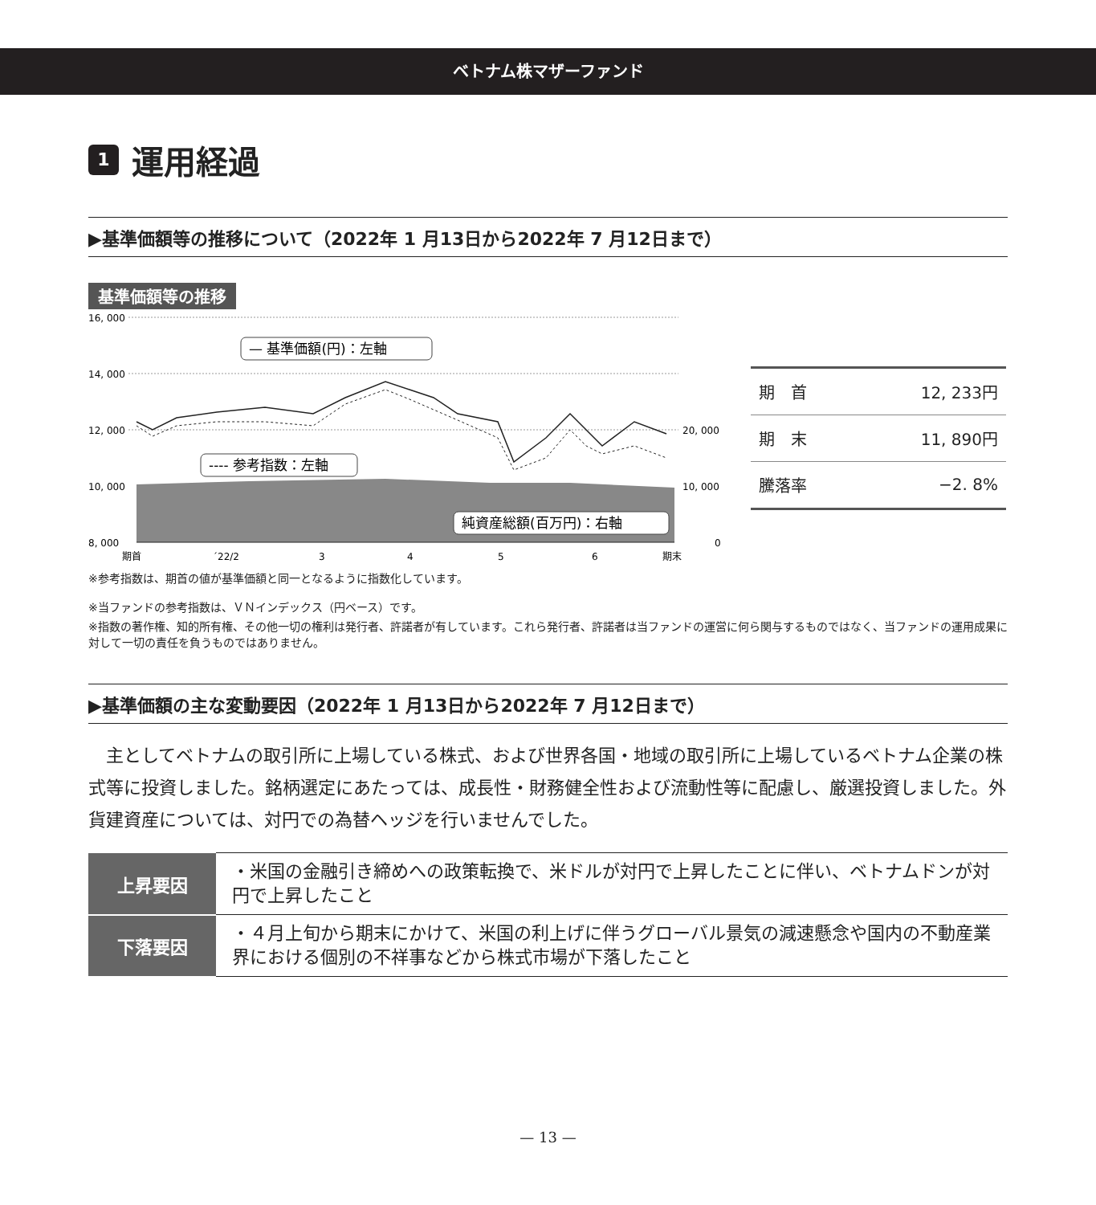ベトナム株マザーファンド
1 運用経過
▶基準価額等の推移について（2022年 1 月13日から2022年 7 月12日まで）
基準価額等の推移
16, 000
14, 000
12, 000
10, 000
8, 000
20, 000
10, 000
0
— 基準価額(円)：左軸
---- 参考指数：左軸
純資産総額(百万円)：右軸
期首
´22/2
3
4
5
6
期末
| 期 首 | 12, 233円 |
| 期 末 | 11, 890円 |
| 騰落率 | −2. 8% |
※参考指数は、期首の値が基準価額と同一となるように指数化しています。
※当ファンドの参考指数は、ＶＮインデックス（円ベース）です。
※指数の著作権、知的所有権、その他一切の権利は発行者、許諾者が有しています。これら発行者、許諾者は当ファンドの運営に何ら関与するものではなく、当ファンドの運用成果に対して一切の責任を負うものではありません。
▶基準価額の主な変動要因（2022年 1 月13日から2022年 7 月12日まで）
主としてベトナムの取引所に上場している株式、および世界各国・地域の取引所に上場しているベトナム企業の株式等に投資しました。銘柄選定にあたっては、成長性・財務健全性および流動性等に配慮し、厳選投資しました。外貨建資産については、対円での為替ヘッジを行いませんでした。
| 上昇要因 | ・米国の金融引き締めへの政策転換で、米ドルが対円で上昇したことに伴い、ベトナムドンが対円で上昇したこと |
| 下落要因 | ・４月上旬から期末にかけて、米国の利上げに伴うグローバル景気の減速懸念や国内の不動産業界における個別の不祥事などから株式市場が下落したこと |
— 13 —